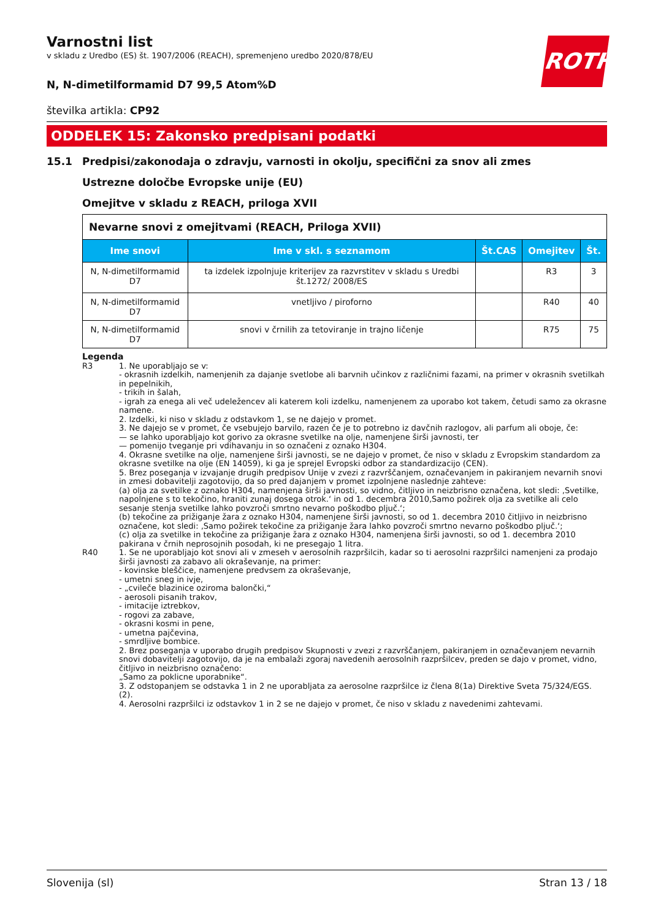ROTH
Varnostni list
v skladu z Uredbo (ES) št. 1907/2006 (REACH), spremenjeno uredbo 2020/878/EU
N, N-dimetilformamid D7 99,5 Atom%D
številka artikla: CP92
ODDELEK 15: Zakonsko predpisani podatki
15.1 Predpisi/zakonodaja o zdravju, varnosti in okolju, specifični za snov ali zmes
Ustrezne določbe Evropske unije (EU)
Omejitve v skladu z REACH, priloga XVII
| Nevarne snovi z omejitvami (REACH, Priloga XVII) | | | | |
| Ime snovi | Ime v skl. s seznamom | Št.CAS | Omejitev | Št. |
| N, N-dimetilformamid D7 | ta izdelek izpolnjuje kriterijev za razvrstitev v skladu s Uredbi št.1272/ 2008/ES | | R3 | 3 |
| N, N-dimetilformamid D7 | vnetljivo / piroforno | | R40 | 40 |
| N, N-dimetilformamid D7 | snovi v črnilih za tetoviranje in trajno ličenje | | R75 | 75 |
Legenda
R3 1. Ne uporabljajo se v:
- okrasnih izdelkih, namenjenih za dajanje svetlobe ali barvnih učinkov z različnimi fazami, na primer v okrasnih svetilkah in pepelnikih,
- trikih in šalah,
- igrah za enega ali več udeležencev ali katerem koli izdelku, namenjenem za uporabo kot takem, četudi samo za okrasne namene.
2. Izdelki, ki niso v skladu z odstavkom 1, se ne dajejo v promet.
3. Ne dajejo se v promet, če vsebujejo barvilo, razen če je to potrebno iz davčnih razlogov, ali parfum ali oboje, če:
— se lahko uporabljajo kot gorivo za okrasne svetilke na olje, namenjene širši javnosti, ter
— pomenijo tveganje pri vdihavanju in so označeni z oznako H304.
4. Okrasne svetilke na olje, namenjene širši javnosti, se ne dajejo v promet, če niso v skladu z Evropskim standardom za okrasne svetilke na olje (EN 14059), ki ga je sprejel Evropski odbor za standardizacijo (CEN).
5. Brez poseganja v izvajanje drugih predpisov Unije v zvezi z razvrščanjem, označevanjem in pakiranjem nevarnih snovi in zmesi dobavitelji zagotovijo, da so pred dajanjem v promet izpolnjene naslednje zahteve:
(a) olja za svetilke z oznako H304, namenjena širši javnosti, so vidno, čitljivo in neizbrisno označena, kot sledi: ‚Svetilke, napolnjene s to tekočino, hraniti zunaj dosega otrok.‘ in od 1. decembra 2010‚Samo požirek olja za svetilke ali celo sesanje stenja svetilke lahko povzroči smrtno nevarno poškodbo pljuč.‘;
(b) tekočine za prižiganje žara z oznako H304, namenjene širši javnosti, so od 1. decembra 2010 čitljivo in neizbrisno označene, kot sledi: ‚Samo požirek tekočine za prižiganje žara lahko povzroči smrtno nevarno poškodbo pljuč.‘;
(c) olja za svetilke in tekočine za prižiganje žara z oznako H304, namenjena širši javnosti, so od 1. decembra 2010 pakirana v črnih neprosojnih posodah, ki ne presegajo 1 litra.
R40 1. Se ne uporabljajo kot snovi ali v zmeseh v aerosolnih razpršilcih, kadar so ti aerosolni razpršilci namenjeni za prodajo širši javnosti za zabavo ali okraševanje, na primer:
- kovinske bleščice, namenjene predvsem za okraševanje,
- umetni sneg in ivje,
- „cvileče blazinice oziroma balončki,“
- aerosoli pisanih trakov,
- imitacije iztrebkov,
- rogovi za zabave,
- okrasni kosmi in pene,
- umetna pajčevina,
- smrdljive bombice.
2. Brez poseganja v uporabo drugih predpisov Skupnosti v zvezi z razvrščanjem, pakiranjem in označevanjem nevarnih snovi dobavitelji zagotovijo, da je na embalaži zgoraj navedenih aerosolnih razpršilcev, preden se dajo v promet, vidno, čitljivo in neizbrisno označeno:
„Samo za poklicne uporabnike“.
3. Z odstopanjem se odstavka 1 in 2 ne uporabljata za aerosolne razpršilce iz člena 8(1a) Direktive Sveta 75/324/EGS. (2).
4. Aerosolni razpršilci iz odstavkov 1 in 2 se ne dajejo v promet, če niso v skladu z navedenimi zahtevami.
Slovenija (sl) Stran 13 / 18